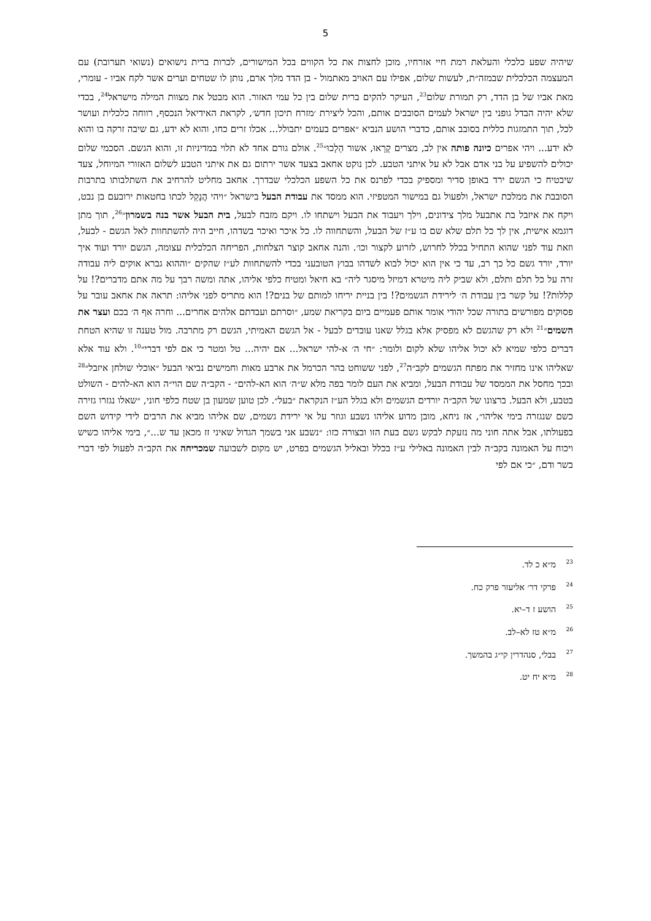5
שיהיה שפע כלכלי והעלאת רמת חיי אזרחיו, מוכן לחצות את כל הקווים בכל המישורים, לכרות ברית נישואים (נשואי תערובת) עם המעצמה הכלכלית שבמזה״ת, לעשות שלום, אפילו עם האויב מאתמול - בן הדד מלך ארם, נותן לו שטחים וערים אשר לקח אביו - עומרי, מאת אביו של בן הדד, רק תמורת שלום<sup>23</sup>, העיקר להקים ברית שלום בין כל עמי האזור. הוא מבטל את מצוות המילה מישראל<sup>24</sup>, בכדי שלא יהיה הבדל גופני בין ישראל לעמים הסובבים אותם, והכל ליצירת ׳מזרח תיכון חדש׳, לקראת האידיאל הנכסף, רווחה כלכלית ועושר לכל, תוך התמזגות כללית בסובב אותם, כדברי הושע הנביא ״אפרים בעמים יתבולל... אכלו זרים כחו, והוא לא ידע, גם שיבה זרקה בו והוא לא ידע... ויהי אפרים כיונה פותה אין לב, מצרים קָרָאוּ, אשור הָלָכוּ״<sup>25</sup>. אולם גורם אחד לא תלוי במדיניות זו, והוא הגשם. הסכמי שלום יכולים להשפיע על בני אדם אבל לא על איתני הטבע. לכן נוקט אחאב בצעד אשר ירתום גם את איתני הטבע לשלום האזורי המיוחל, צעד שיבטיח כי הגשם ירד באופן סדיר ומספיק בכדי לפרנס את כל השפע הכלכלי שבדרך. אחאב מחליט להרחיב את השתלבותו בתרבות הסובבת את ממלכת ישראל, ולפעול גם במישור המטפיזי. הוא ממסד את עבודת הבעל בישראל ״ויהי הֲנָקֵל לכתו בחטאות ירובעם בן נבט, ויקח את איזבל בת אתבעל מלך צידונים, וילך ויעבוד את הבעל וישתחו לו. ויקם מזבח לבעל, בית הבעל אשר בנה בשמרון״<sup>26</sup>, תוך מתן דוגמא אישית, אין לך כל תלם שלא שם בו ע״ז של הבעל, והשתחווה לו. כל איכר ואיכר בשדהו, חייב היה להשתחוות לאל הגשם - לבעל, וזאת עוד לפני שהוא התחיל בכלל לחרוש, לזרוע לקצור וכו׳. והנה אחאב קוצר הצלחות, הפריחה הכלכלית עצומה, הגשם יורד ועוד איך יורד, יורד גשם כל כך רב, עד כי אין הוא יכול לבוא לשדהו בבוץ הטובעני בכדי להשתחוות לע״ז שהקים ״וההוא גברא אוקים ליה עבודה זרה על כל תלם ותלם, ולא שביק ליה מיטרא דמיזל מיסגר ליה״ בא חיאל ומטיח כלפי אליהו, אתה ומשה רבך על מה אתם מדברים?! על קללות?! על קשר בין עבודת ה׳ לירידת הגשמים?! בין בניית יריחו למותם של בנים?! הוא מתריס לפני אליהו: תראה את אחאב עובר על פסוקים מפורשים בתורה שכל יהודי אומר אותם פעמיים ביום בקריאת שמע, ״וסרתם ועבדתם אלהים אחרים... וחרה אף ה׳ בכם ועצר את השמים״<sup>21</sup> ולא רק שהגשם לא מפסיק אלא בגלל שאנו עובדים לבעל - אל הגשם האמיתי, הגשם רק מתרבה. מול טענה זו שהיא הטחת דברים כלפי שמיא לא יכול אליהו שלא לקום ולומר: ״חי ה׳ א-להי ישראל... אם יהיה... טל ומטר כי אם לפי דברי״<sup>10</sup>. ולא עוד אלא שאליהו אינו מחזיר את מפתח הגשמים לקב״ה<sup>27</sup>, לפני ששוחט בהר הכרמל את ארבע מאות וחמישים נביאי הבעל ״אוכלי שולחן איזבל״<sup>28</sup> ובכך מחסל את הממסד של עבודת הבעל, ומביא את העם לומר בפה מלא ש״ה׳ הוא הא-להים״ - הקב״ה שם הוי״ה הוא הא-להים - השולט בטבע, ולא הבעל. ברצונו של הקב״ה יורדים הגשמים ולא בגלל הע״ז הנקראת ״בעל״. לכן טוען שמעון בן שטח כלפי חוני, ״שאלו נגזרו גזירה כשם שנגזרה בימי אליהו״, אז ניחא, מובן מדוע אליהו נשבע וגוזר על אי ירידת גשמים, שם אליהו מביא את הרבים לידי קידוש השם בפעולתו, אבל אתה חוני מה נזעקת לבקש גשם בעת הזו ובצורה כזו: ״נשבע אני בשמך הגדול שאיני זז מכאן עד ש...״, בימי אליהו כשיש ויכוח על האמונה בקב״ה לבין האמונה באלילי ע״ז בכלל ובאליל הגשמים בפרט, יש מקום לשבועה שמכריחה את הקב״ה לפעול לפי דברי בשר ודם, ״כי אם לפי
<sup>23</sup> מ״א כ לד.
<sup>24</sup> פרקי דר׳ אליעזר פרק כח.
<sup>25</sup> הושע ז ד–יא.
<sup>26</sup> מ״א טז לא–לב.
<sup>27</sup> בבלי, סנהדרין קי״ג בהמשך.
<sup>28</sup> מ״א יח יט.